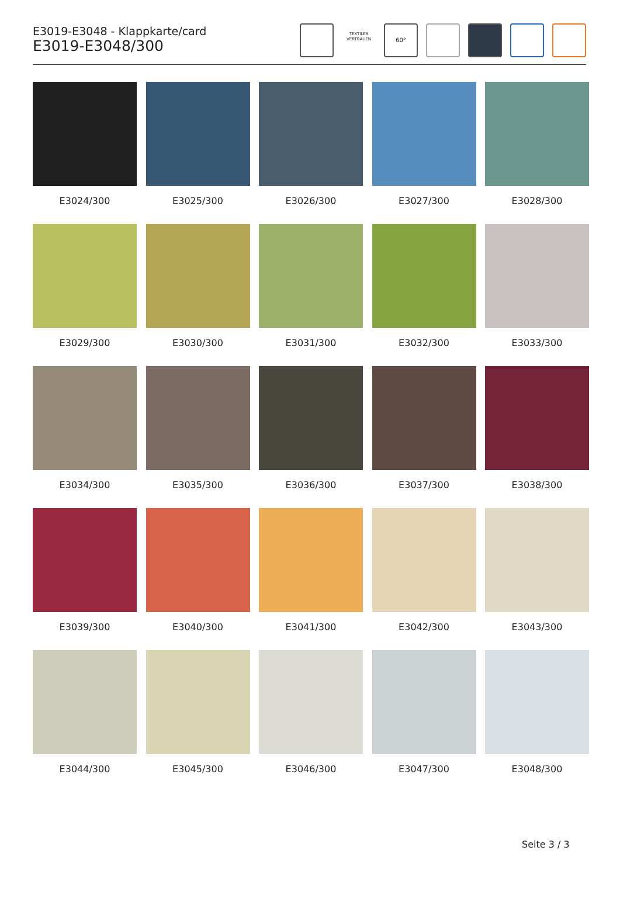E3019-E3048 - Klappkarte/card
E3019-E3048/300
TEXTILES VERTRAUEN
60°
E3024/300
E3025/300
E3026/300
E3027/300
E3028/300
E3029/300
E3030/300
E3031/300
E3032/300
E3033/300
E3034/300
E3035/300
E3036/300
E3037/300
E3038/300
E3039/300
E3040/300
E3041/300
E3042/300
E3043/300
E3044/300
E3045/300
E3046/300
E3047/300
E3048/300
Seite 3 / 3